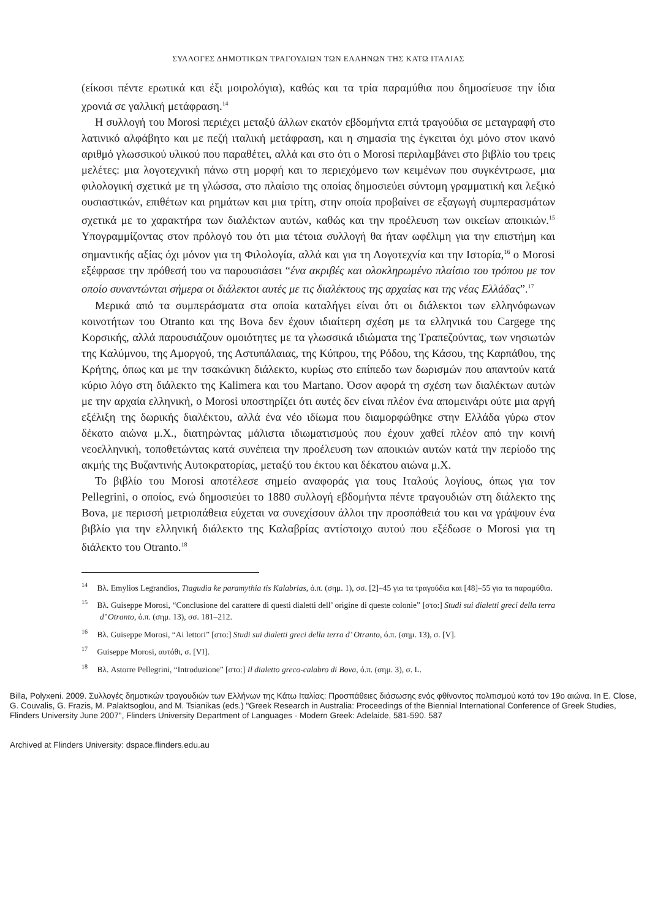ΣΥΛΛΟΓΕΣ ΔΗΜΟΤΙΚΩΝ ΤΡΑΓΟΥΔΙΩΝ ΤΩΝ ΕΛΛΗΝΩΝ ΤΗΣ ΚΑΤΩ ΙΤΑΛΙΑΣ
(είκοσι πέντε ερωτικά και έξι μοιρολόγια), καθώς και τα τρία παραμύθια που δημοσίευσε την ίδια χρονιά σε γαλλική μετάφραση.<sup>14</sup>
Η συλλογή του Morosi περιέχει μεταξύ άλλων εκατόν εβδομήντα επτά τραγούδια σε μεταγραφή στο λατινικό αλφάβητο και με πεζή ιταλική μετάφραση, και η σημασία της έγκειται όχι μόνο στον ικανό αριθμό γλωσσικού υλικού που παραθέτει, αλλά και στο ότι ο Morosi περιλαμβάνει στο βιβλίο του τρεις μελέτες: μια λογοτεχνική πάνω στη μορφή και το περιεχόμενο των κειμένων που συγκέντρωσε, μια φιλολογική σχετικά με τη γλώσσα, στο πλαίσιο της οποίας δημοσιεύει σύντομη γραμματική και λεξικό ουσιαστικών, επιθέτων και ρημάτων και μια τρίτη, στην οποία προβαίνει σε εξαγωγή συμπερασμάτων σχετικά με το χαρακτήρα των διαλέκτων αυτών, καθώς και την προέλευση των οικείων αποικιών.<sup>15</sup> Υπογραμμίζοντας στον πρόλογό του ότι μια τέτοια συλλογή θα ήταν ωφέλιμη για την επιστήμη και σημαντικής αξίας όχι μόνον για τη Φιλολογία, αλλά και για τη Λογοτεχνία και την Ιστορία,<sup>16</sup> ο Morosi εξέφρασε την πρόθεσή του να παρουσιάσει “ένα ακριβές και ολοκληρωμένο πλαίσιο του τρόπου με τον οποίο συναντώνται σήμερα οι διάλεκτοι αυτές με τις διαλέκτους της αρχαίας και της νέας Ελλάδας”.<sup>17</sup>
Μερικά από τα συμπεράσματα στα οποία καταλήγει είναι ότι οι διάλεκτοι των ελληνόφωνων κοινοτήτων του Otranto και της Bova δεν έχουν ιδιαίτερη σχέση με τα ελληνικά του Cargege της Κορσικής, αλλά παρουσιάζουν ομοιότητες με τα γλωσσικά ιδιώματα της Τραπεζούντας, των νησιωτών της Καλύμνου, της Αμοργού, της Αστυπάλαιας, της Κύπρου, της Ρόδου, της Κάσου, της Καρπάθου, της Κρήτης, όπως και με την τσακώνικη διάλεκτο, κυρίως στο επίπεδο των δωρισμών που απαντούν κατά κύριο λόγο στη διάλεκτο της Kalimera και του Martano. Όσον αφορά τη σχέση των διαλέκτων αυτών με την αρχαία ελληνική, ο Morosi υποστηρίζει ότι αυτές δεν είναι πλέον ένα απομεινάρι ούτε μια αργή εξέλιξη της δωρικής διαλέκτου, αλλά ένα νέο ιδίωμα που διαμορφώθηκε στην Ελλάδα γύρω στον δέκατο αιώνα μ.Χ., διατηρώντας μάλιστα ιδιωματισμούς που έχουν χαθεί πλέον από την κοινή νεοελληνική, τοποθετώντας κατά συνέπεια την προέλευση των αποικιών αυτών κατά την περίοδο της ακμής της Βυζαντινής Αυτοκρατορίας, μεταξύ του έκτου και δέκατου αιώνα μ.Χ.
Το βιβλίο του Morosi αποτέλεσε σημείο αναφοράς για τους Ιταλούς λογίους, όπως για τον Pellegrini, ο οποίος, ενώ δημοσιεύει το 1880 συλλογή εβδομήντα πέντε τραγουδιών στη διάλεκτο της Bova, με περισσή μετριοπάθεια εύχεται να συνεχίσουν άλλοι την προσπάθειά του και να γράψουν ένα βιβλίο για την ελληνική διάλεκτο της Καλαβρίας αντίστοιχο αυτού που εξέδωσε ο Morosi για τη διάλεκτο του Otranto.<sup>18</sup>
<sup>14</sup> Βλ. Emylios Legrandios, Ttagudia ke paramythia tis Kalabrias, ό.π. (σημ. 1), σσ. [2]–45 για τα τραγούδια και [48]–55 για τα παραμύθια.
<sup>15</sup> Βλ. Guiseppe Morosi, “Conclusione del carattere di questi dialetti dell’ origine di queste colonie” [στο:] Studi sui dialetti greci della terra d’ Otranto, ό.π. (σημ. 13), σσ. 181–212.
<sup>16</sup> Βλ. Guiseppe Morosi, “Ai lettori” [στο:] Studi sui dialetti greci della terra d’ Otranto, ό.π. (σημ. 13), σ. [V].
<sup>17</sup> Guiseppe Morosi, αυτόθι, σ. [VI].
<sup>18</sup> Βλ. Astorre Pellegrini, “Introduzione” [στο:] Il dialetto greco-calabro di Bova, ό.π. (σημ. 3), σ. L.
Billa, Polyxeni. 2009. Συλλογές δημοτικών τραγουδιών των Ελλήνων της Κάτω Ιταλίας: Προσπάθειες διάσωσης ενός φθίνοντος πολιτισμού κατά τον 19ο αιώνα. In E. Close, G. Couvalis, G. Frazis, M. Palaktsoglou, and M. Tsianikas (eds.) "Greek Research in Australia: Proceedings of the Biennial International Conference of Greek Studies, Flinders University June 2007", Flinders University Department of Languages - Modern Greek: Adelaide, 581-590. 587
Archived at Flinders University: dspace.flinders.edu.au